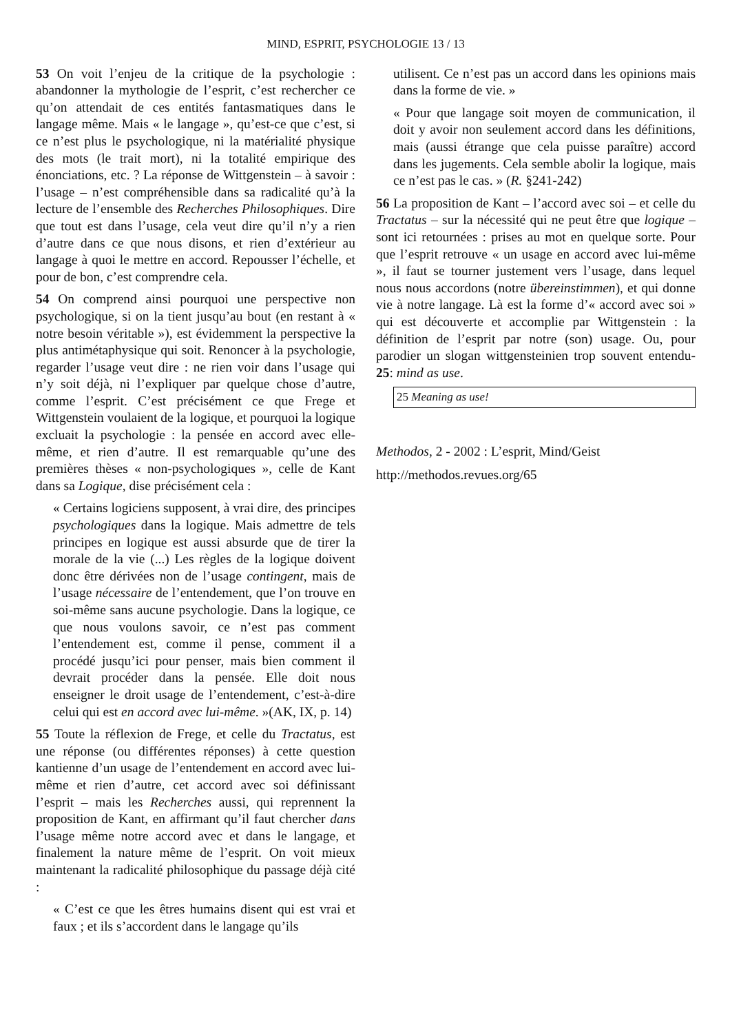MIND, ESPRIT, PSYCHOLOGIE 13 / 13
53 On voit l’enjeu de la critique de la psychologie : abandonner la mythologie de l’esprit, c’est rechercher ce qu’on attendait de ces entités fantasmatiques dans le langage même. Mais « le langage », qu’est-ce que c’est, si ce n’est plus le psychologique, ni la matérialité physique des mots (le trait mort), ni la totalité empirique des énonciations, etc. ? La réponse de Wittgenstein – à savoir : l’usage – n’est compréhensible dans sa radicalité qu’à la lecture de l’ensemble des Recherches Philosophiques. Dire que tout est dans l’usage, cela veut dire qu’il n’y a rien d’autre dans ce que nous disons, et rien d’extérieur au langage à quoi le mettre en accord. Repousser l’échelle, et pour de bon, c’est comprendre cela.
54 On comprend ainsi pourquoi une perspective non psychologique, si on la tient jusqu’au bout (en restant à « notre besoin véritable »), est évidemment la perspective la plus antimétaphysique qui soit. Renoncer à la psychologie, regarder l’usage veut dire : ne rien voir dans l’usage qui n’y soit déjà, ni l’expliquer par quelque chose d’autre, comme l’esprit. C’est précisément ce que Frege et Wittgenstein voulaient de la logique, et pourquoi la logique excluait la psychologie : la pensée en accord avec elle-même, et rien d’autre. Il est remarquable qu’une des premières thèses « non-psychologiques », celle de Kant dans sa Logique, dise précisément cela :
« Certains logiciens supposent, à vrai dire, des principes psychologiques dans la logique. Mais admettre de tels principes en logique est aussi absurde que de tirer la morale de la vie (...) Les règles de la logique doivent donc être dérivées non de l’usage contingent, mais de l’usage nécessaire de l’entendement, que l’on trouve en soi-même sans aucune psychologie. Dans la logique, ce que nous voulons savoir, ce n’est pas comment l’entendement est, comme il pense, comment il a procédé jusqu’ici pour penser, mais bien comment il devrait procéder dans la pensée. Elle doit nous enseigner le droit usage de l’entendement, c’est-à-dire celui qui est en accord avec lui-même. »(AK, IX, p. 14)
55 Toute la réflexion de Frege, et celle du Tractatus, est une réponse (ou différentes réponses) à cette question kantienne d’un usage de l’entendement en accord avec lui-même et rien d’autre, cet accord avec soi définissant l’esprit – mais les Recherches aussi, qui reprennent la proposition de Kant, en affirmant qu’il faut chercher dans l’usage même notre accord avec et dans le langage, et finalement la nature même de l’esprit. On voit mieux maintenant la radicalité philosophique du passage déjà cité :
« C’est ce que les êtres humains disent qui est vrai et faux ; et ils s’accordent dans le langage qu’ils
utilisent. Ce n’est pas un accord dans les opinions mais dans la forme de vie. »
« Pour que langage soit moyen de communication, il doit y avoir non seulement accord dans les définitions, mais (aussi étrange que cela puisse paraître) accord dans les jugements. Cela semble abolir la logique, mais ce n’est pas le cas. » (R. §241-242)
56 La proposition de Kant – l’accord avec soi – et celle du Tractatus – sur la nécessité qui ne peut être que logique – sont ici retournées : prises au mot en quelque sorte. Pour que l’esprit retrouve « un usage en accord avec lui-même », il faut se tourner justement vers l’usage, dans lequel nous nous accordons (notre übereinstimmen), et qui donne vie à notre langage. Là est la forme d’« accord avec soi » qui est découverte et accomplie par Wittgenstein : la définition de l’esprit par notre (son) usage. Ou, pour parodier un slogan wittgensteinien trop souvent entendu-25: mind as use.
25 Meaning as use!
Methodos, 2 - 2002 : L’esprit, Mind/Geist
http://methodos.revues.org/65